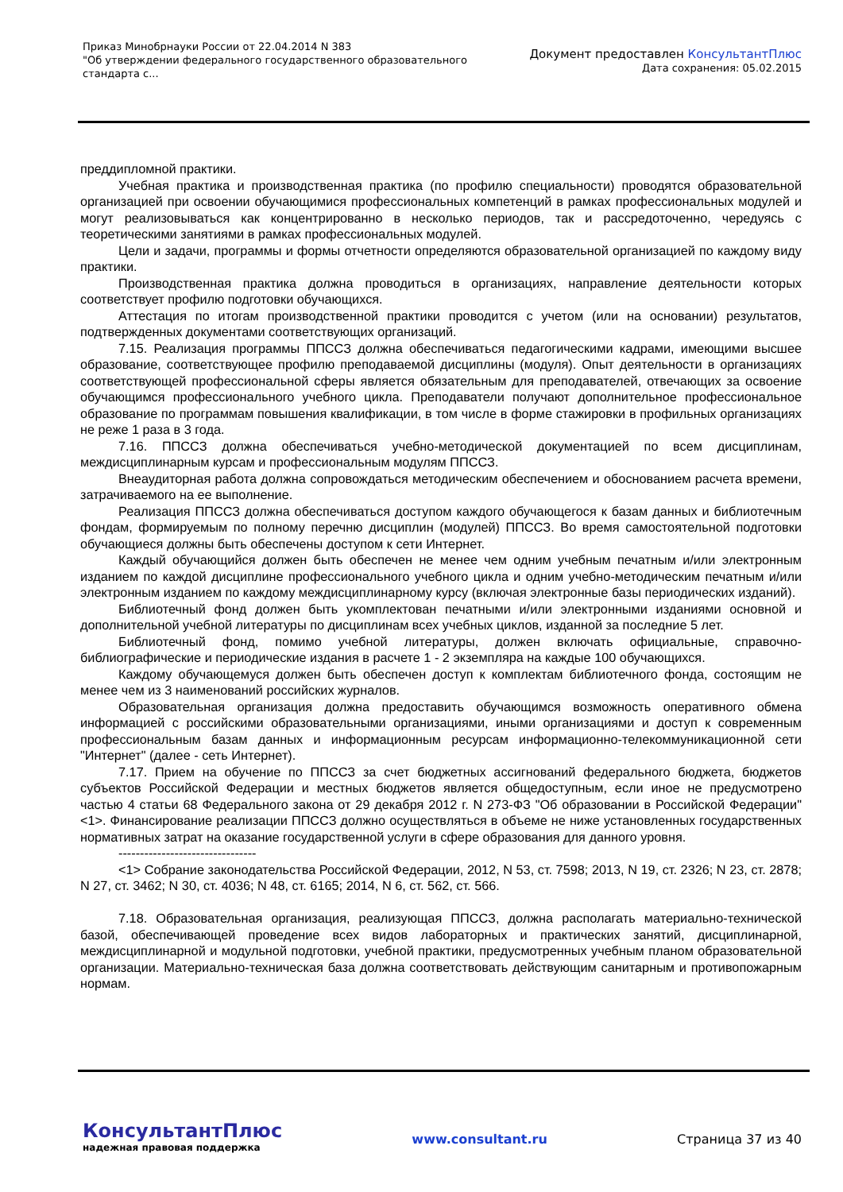Приказ Минобрнауки России от 22.04.2014 N 383
"Об утверждении федерального государственного образовательного
стандарта с...
Документ предоставлен КонсультантПлюс
Дата сохранения: 05.02.2015
преддипломной практики.
Учебная практика и производственная практика (по профилю специальности) проводятся образовательной организацией при освоении обучающимися профессиональных компетенций в рамках профессиональных модулей и могут реализовываться как концентрированно в несколько периодов, так и рассредоточенно, чередуясь с теоретическими занятиями в рамках профессиональных модулей.
Цели и задачи, программы и формы отчетности определяются образовательной организацией по каждому виду практики.
Производственная практика должна проводиться в организациях, направление деятельности которых соответствует профилю подготовки обучающихся.
Аттестация по итогам производственной практики проводится с учетом (или на основании) результатов, подтвержденных документами соответствующих организаций.
7.15. Реализация программы ППССЗ должна обеспечиваться педагогическими кадрами, имеющими высшее образование, соответствующее профилю преподаваемой дисциплины (модуля). Опыт деятельности в организациях соответствующей профессиональной сферы является обязательным для преподавателей, отвечающих за освоение обучающимся профессионального учебного цикла. Преподаватели получают дополнительное профессиональное образование по программам повышения квалификации, в том числе в форме стажировки в профильных организациях не реже 1 раза в 3 года.
7.16. ППССЗ должна обеспечиваться учебно-методической документацией по всем дисциплинам, междисциплинарным курсам и профессиональным модулям ППССЗ.
Внеаудиторная работа должна сопровождаться методическим обеспечением и обоснованием расчета времени, затрачиваемого на ее выполнение.
Реализация ППССЗ должна обеспечиваться доступом каждого обучающегося к базам данных и библиотечным фондам, формируемым по полному перечню дисциплин (модулей) ППССЗ. Во время самостоятельной подготовки обучающиеся должны быть обеспечены доступом к сети Интернет.
Каждый обучающийся должен быть обеспечен не менее чем одним учебным печатным и/или электронным изданием по каждой дисциплине профессионального учебного цикла и одним учебно-методическим печатным и/или электронным изданием по каждому междисциплинарному курсу (включая электронные базы периодических изданий).
Библиотечный фонд должен быть укомплектован печатными и/или электронными изданиями основной и дополнительной учебной литературы по дисциплинам всех учебных циклов, изданной за последние 5 лет.
Библиотечный фонд, помимо учебной литературы, должен включать официальные, справочно-библиографические и периодические издания в расчете 1 - 2 экземпляра на каждые 100 обучающихся.
Каждому обучающемуся должен быть обеспечен доступ к комплектам библиотечного фонда, состоящим не менее чем из 3 наименований российских журналов.
Образовательная организация должна предоставить обучающимся возможность оперативного обмена информацией с российскими образовательными организациями, иными организациями и доступ к современным профессиональным базам данных и информационным ресурсам информационно-телекоммуникационной сети "Интернет" (далее - сеть Интернет).
7.17. Прием на обучение по ППССЗ за счет бюджетных ассигнований федерального бюджета, бюджетов субъектов Российской Федерации и местных бюджетов является общедоступным, если иное не предусмотрено частью 4 статьи 68 Федерального закона от 29 декабря 2012 г. N 273-ФЗ "Об образовании в Российской Федерации" <1>. Финансирование реализации ППССЗ должно осуществляться в объеме не ниже установленных государственных нормативных затрат на оказание государственной услуги в сфере образования для данного уровня.
--------------------------------
<1> Собрание законодательства Российской Федерации, 2012, N 53, ст. 7598; 2013, N 19, ст. 2326; N 23, ст. 2878; N 27, ст. 3462; N 30, ст. 4036; N 48, ст. 6165; 2014, N 6, ст. 562, ст. 566.
7.18. Образовательная организация, реализующая ППССЗ, должна располагать материально-технической базой, обеспечивающей проведение всех видов лабораторных и практических занятий, дисциплинарной, междисциплинарной и модульной подготовки, учебной практики, предусмотренных учебным планом образовательной организации. Материально-техническая база должна соответствовать действующим санитарным и противопожарным нормам.
КонсультантПлюс
надежная правовая поддержка
www.consultant.ru Страница 37 из 40